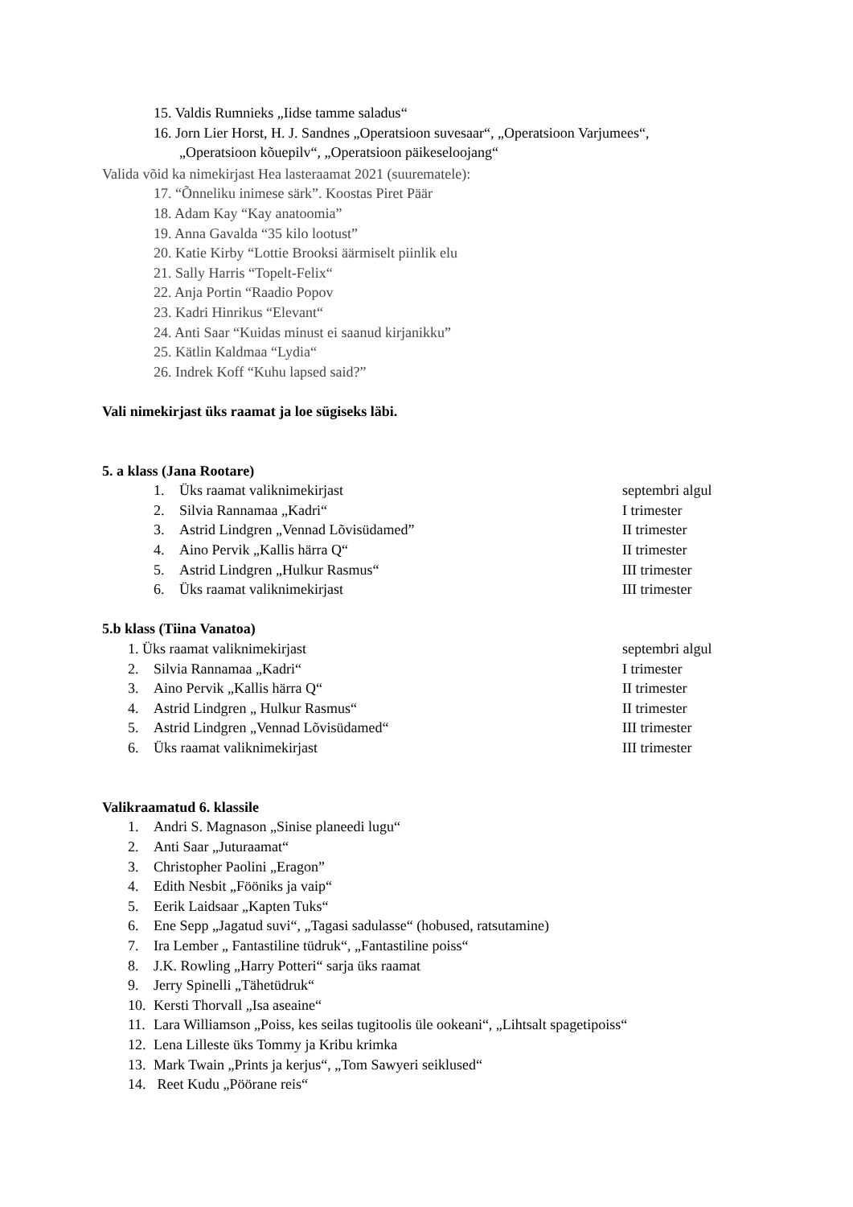15. Valdis Rumnieks „Iidse tamme saladus“
16. Jorn Lier Horst, H. J. Sandnes „Operatsioon suvesaar“, „Operatsioon Varjumees“,
„Operatsioon kõuepilv“, „Operatsioon päikeseloojang“
Valida võid ka nimekirjast Hea lasteraamat 2021 (suurematele):
17. “Õnneliku inimese särk”. Koostas Piret Päär
18. Adam Kay “Kay anatoomia”
19. Anna Gavalda “35 kilo lootust”
20. Katie Kirby “Lottie Brooksi äärmiselt piinlik elu
21. Sally Harris “Topelt-Felix“
22. Anja Portin “Raadio Popov
23. Kadri Hinrikus “Elevant“
24. Anti Saar “Kuidas minust ei saanud kirjanikku”
25. Kätlin Kaldmaa “Lydia“
26. Indrek Koff “Kuhu lapsed said?”
Vali nimekirjast üks raamat ja loe sügiseks läbi.
5. a klass (Jana Rootare)
1. Üks raamat valiknimekirjast septembri algul
2. Silvia Rannamaa „Kadri“I trimester
3. Astrid Lindgren „Vennad Lõvisüdamed” II trimester
4. Aino Pervik „Kallis härra Q“II trimester
5. Astrid Lindgren „Hulkur Rasmus“III trimester
6. Üks raamat valiknimekirjast III trimester
5.b klass (Tiina Vanatoa)
1. Üks raamat valiknimekirjast septembri algul
2. Silvia Rannamaa „Kadri“I trimester
3. Aino Pervik „Kallis härra Q“II trimester
4. Astrid Lindgren „ Hulkur Rasmus“II trimester
5. Astrid Lindgren „Vennad Lõvisüdamed“III trimester
6. Üks raamat valiknimekirjast III trimester
Valikraamatud 6. klassile
1. Andri S. Magnason „Sinise planeedi lugu“
2. Anti Saar „Juturaamat“
3. Christopher Paolini „Eragon”
4. Edith Nesbit „Fööniks ja vaip“
5. Eerik Laidsaar „Kapten Tuks“
6. Ene Sepp „Jagatud suvi“, „Tagasi sadulasse“ (hobused, ratsutamine)
7. Ira Lember „ Fantastiline tüdruk“, „Fantastiline poiss“
8. J.K. Rowling „Harry Potteri“ sarja üks raamat
9. Jerry Spinelli „Tähetüdruk“
10. Kersti Thorvall „Isa aseaine“
11. Lara Williamson „Poiss, kes seilas tugitoolis üle ookeani“, „Lihtsalt spagetipoiss“
12. Lena Lilleste üks Tommy ja Kribu krimka
13. Mark Twain „Prints ja kerjus“, „Tom Sawyeri seiklused“
14. Reet Kudu „Pöörane reis“